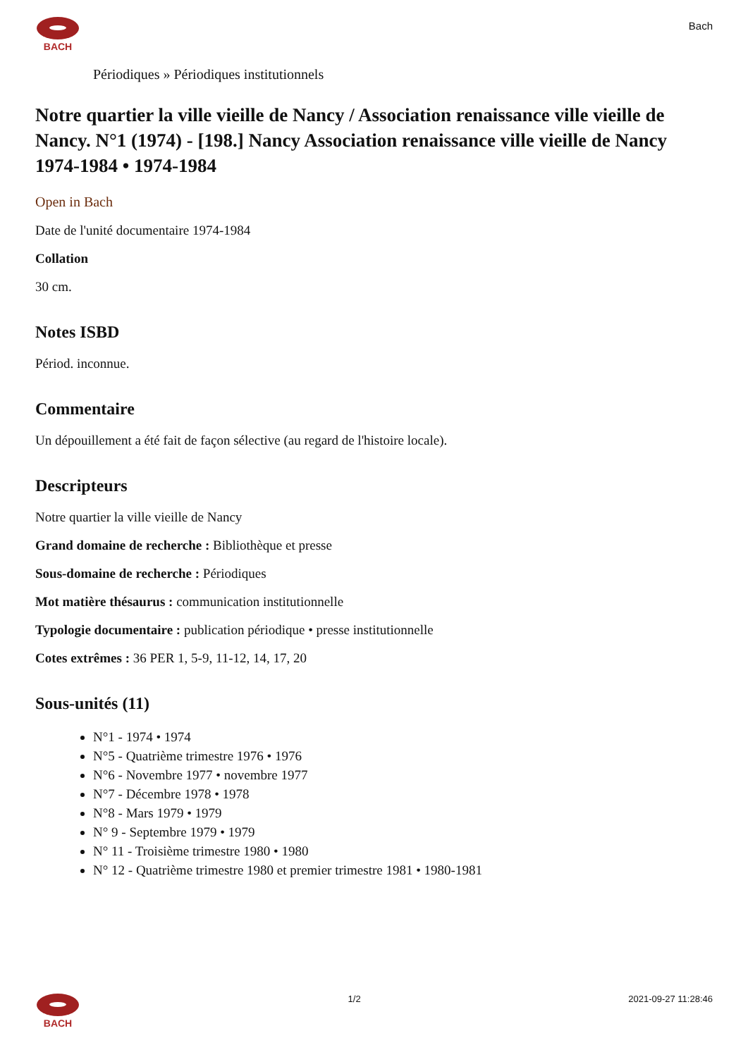BACH
Bach
Périodiques » Périodiques institutionnels
Notre quartier la ville vieille de Nancy / Association renaissance ville vieille de Nancy. N°1 (1974) - [198.] Nancy Association renaissance ville vieille de Nancy 1974-1984 • 1974-1984
Open in Bach
Date de l'unité documentaire 1974-1984
Collation
30 cm.
Notes ISBD
Périod. inconnue.
Commentaire
Un dépouillement a été fait de façon sélective (au regard de l'histoire locale).
Descripteurs
Notre quartier la ville vieille de Nancy
Grand domaine de recherche : Bibliothèque et presse
Sous-domaine de recherche : Périodiques
Mot matière thésaurus : communication institutionnelle
Typologie documentaire : publication périodique • presse institutionnelle
Cotes extrêmes : 36 PER 1, 5-9, 11-12, 14, 17, 20
Sous-unités (11)
N°1 - 1974 • 1974
N°5 - Quatrième trimestre 1976 • 1976
N°6 - Novembre 1977 • novembre 1977
N°7 - Décembre 1978 • 1978
N°8 - Mars 1979 • 1979
N° 9 - Septembre 1979 • 1979
N° 11 - Troisième trimestre 1980 • 1980
N° 12 - Quatrième trimestre 1980 et premier trimestre 1981 • 1980-1981
BACH 1/2 2021-09-27 11:28:46